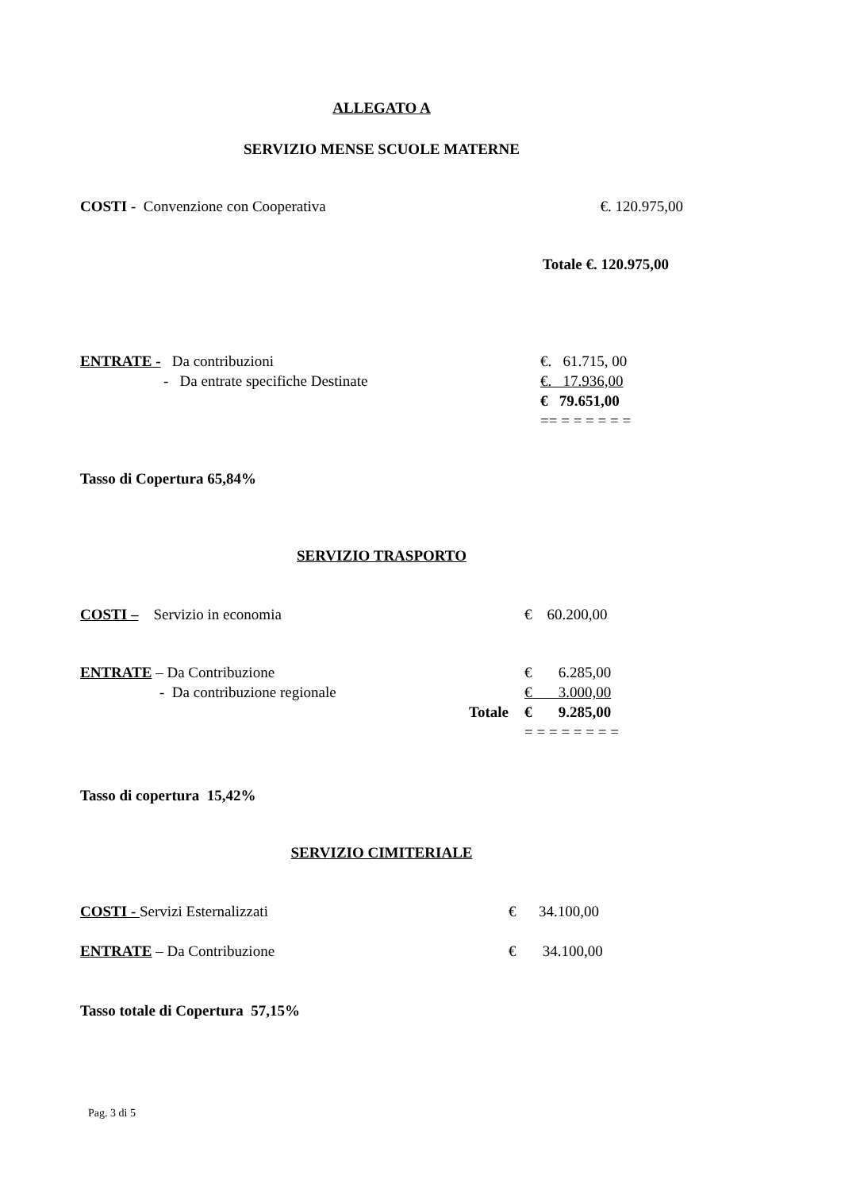ALLEGATO A
SERVIZIO MENSE SCUOLE MATERNE
| COSTI - Convenzione con Cooperativa | €. 120.975,00 |
Totale €. 120.975,00
| ENTRATE - Da contribuzioni | €. 61.715, 00 |
| - Da entrate specifiche Destinate | €. 17.936,00 |
| | € 79.651,00 |
| | == = = = = = = |
Tasso di Copertura 65,84%
SERVIZIO TRASPORTO
| COSTI – Servizio in economia | € 60.200,00 |
| ENTRATE – Da Contribuzione | | € 6.285,00 |
| - Da contribuzione regionale | | € 3.000,00 |
| | Totale | € 9.285,00 |
| | | = = = = = = = = |
Tasso di copertura 15,42%
SERVIZIO CIMITERIALE
| COSTI - Servizi Esternalizzati | € 34.100,00 |
| ENTRATE – Da Contribuzione | € 34.100,00 |
Tasso totale di Copertura 57,15%
Pag. 3 di 5